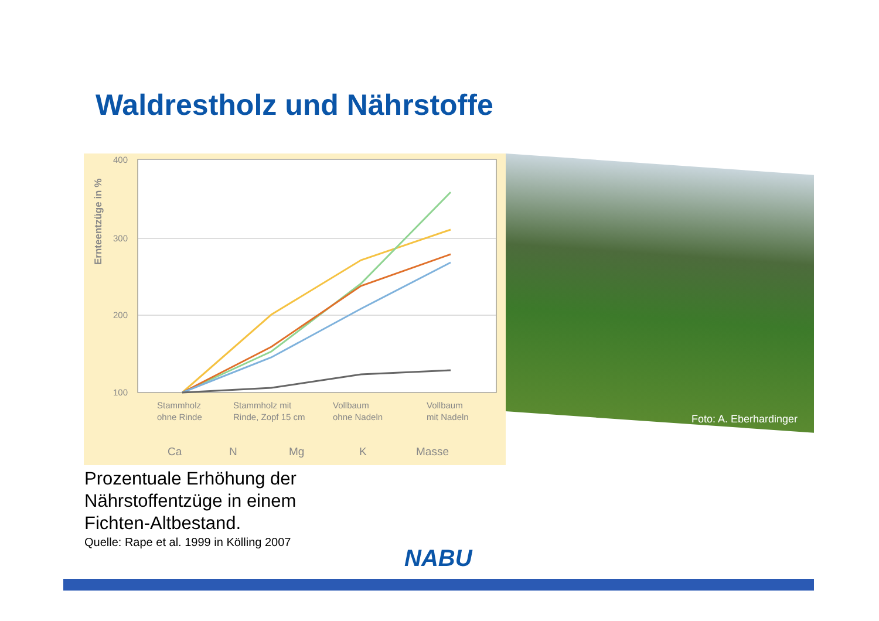Waldrestholz und Nährstoffe
Ernteentzüge in %
400
300
200
100
Stammholz
ohne Rinde
Stammholz mit
Rinde, Zopf 15 cm
Vollbaum
ohne Nadeln
Vollbaum
mit Nadeln
Ca
N
Mg
K
Masse
Foto: A. Eberhardinger
Prozentuale Erhöhung der
Nährstoffentzüge in einem
Fichten-Altbestand.
Quelle: Rape et al. 1999 in Kölling 2007
NABU